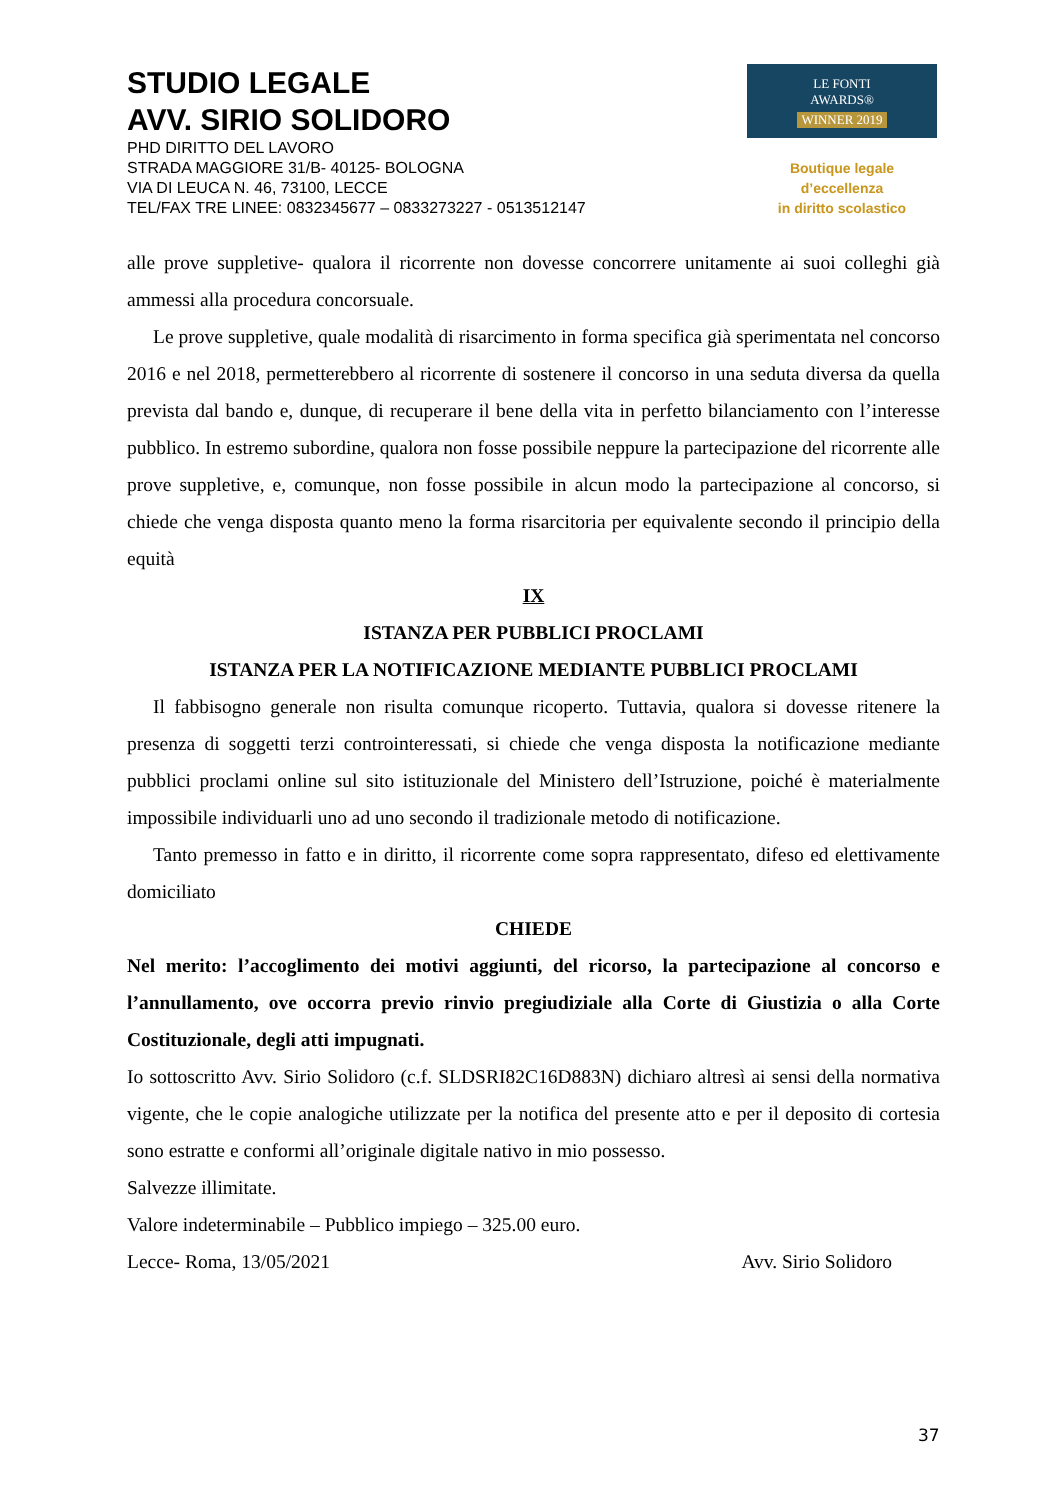STUDIO LEGALE
AVV. SIRIO SOLIDORO
PHD DIRITTO DEL LAVORO
STRADA MAGGIORE 31/B- 40125- BOLOGNA
VIA DI LEUCA N. 46, 73100, LECCE
TEL/FAX TRE LINEE: 0832345677 – 0833273227 - 0513512147
LE FONTI
AWARDS®
WINNER 2019
Boutique legale d’eccellenza
in diritto scolastico
alle prove suppletive- qualora il ricorrente non dovesse concorrere unitamente ai suoi colleghi già ammessi alla procedura concorsuale.
Le prove suppletive, quale modalità di risarcimento in forma specifica già sperimentata nel concorso 2016 e nel 2018, permetterebbero al ricorrente di sostenere il concorso in una seduta diversa da quella prevista dal bando e, dunque, di recuperare il bene della vita in perfetto bilanciamento con l’interesse pubblico. In estremo subordine, qualora non fosse possibile neppure la partecipazione del ricorrente alle prove suppletive, e, comunque, non fosse possibile in alcun modo la partecipazione al concorso, si chiede che venga disposta quanto meno la forma risarcitoria per equivalente secondo il principio della equità
IX
ISTANZA PER PUBBLICI PROCLAMI
ISTANZA PER LA NOTIFICAZIONE MEDIANTE PUBBLICI PROCLAMI
Il fabbisogno generale non risulta comunque ricoperto. Tuttavia, qualora si dovesse ritenere la presenza di soggetti terzi controinteressati, si chiede che venga disposta la notificazione mediante pubblici proclami online sul sito istituzionale del Ministero dell’Istruzione, poiché è materialmente impossibile individuarli uno ad uno secondo il tradizionale metodo di notificazione.
Tanto premesso in fatto e in diritto, il ricorrente come sopra rappresentato, difeso ed elettivamente domiciliato
CHIEDE
Nel merito: l’accoglimento dei motivi aggiunti, del ricorso, la partecipazione al concorso e l’annullamento, ove occorra previo rinvio pregiudiziale alla Corte di Giustizia o alla Corte Costituzionale, degli atti impugnati.
Io sottoscritto Avv. Sirio Solidoro (c.f. SLDSRI82C16D883N) dichiaro altresì ai sensi della normativa vigente, che le copie analogiche utilizzate per la notifica del presente atto e per il deposito di cortesia sono estratte e conformi all’originale digitale nativo in mio possesso.
Salvezze illimitate.
Valore indeterminabile – Pubblico impiego – 325.00 euro.
Lecce- Roma, 13/05/2021 Avv. Sirio Solidoro
37